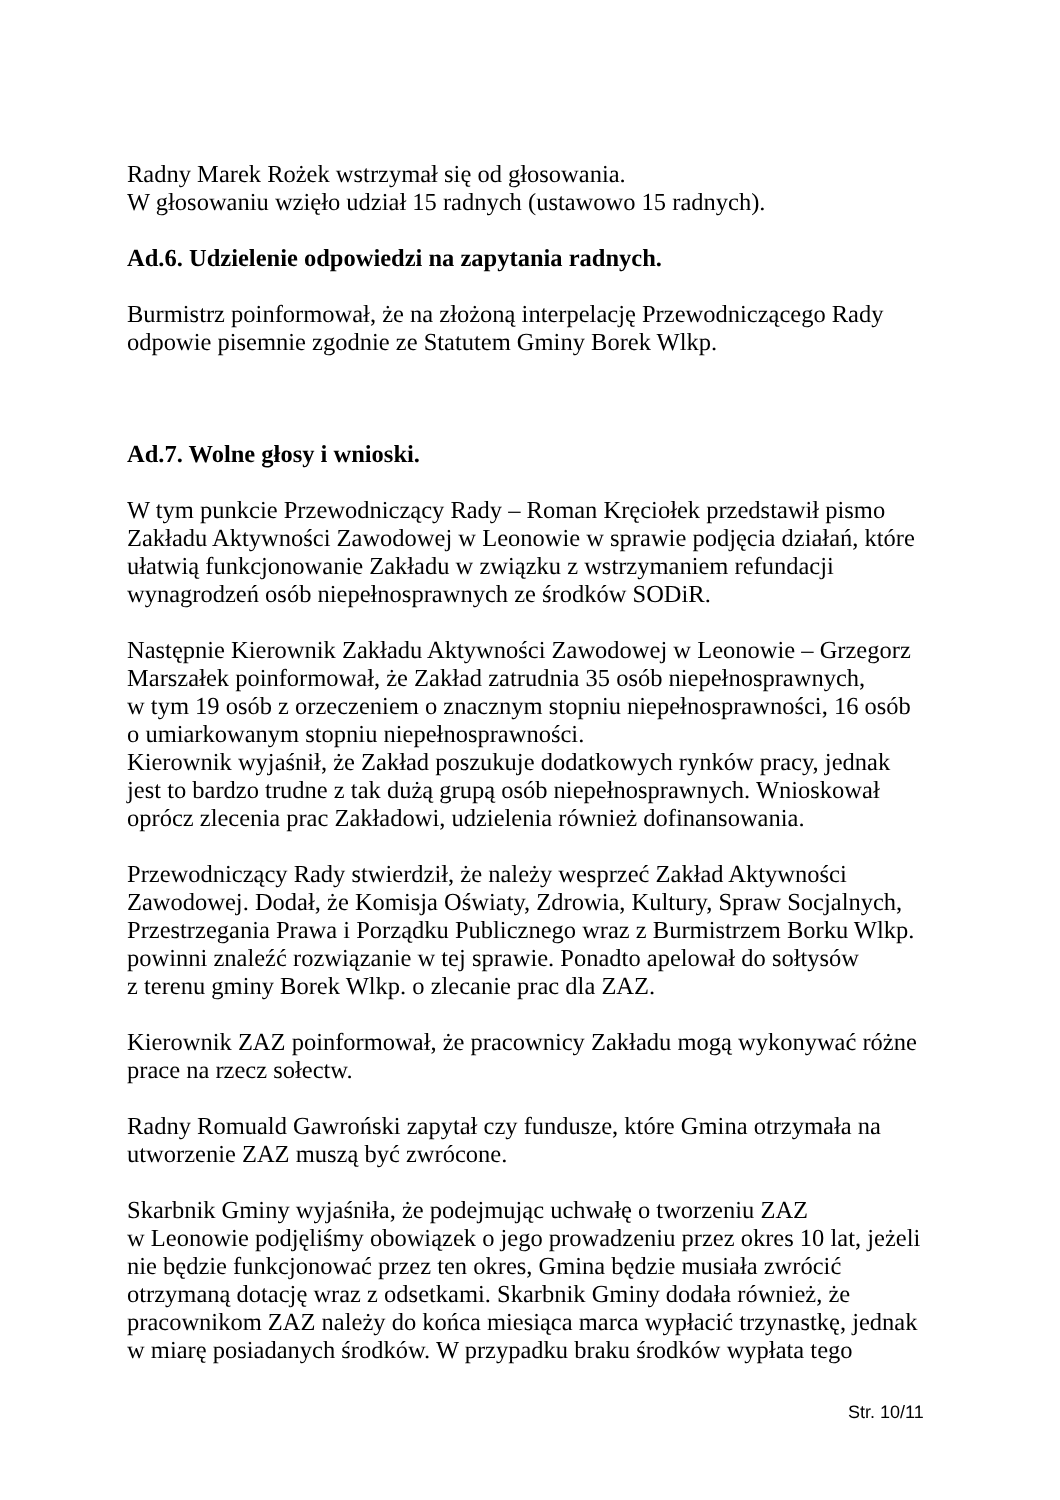Radny Marek Rożek wstrzymał się od głosowania.
W głosowaniu wzięło udział 15 radnych (ustawowo 15 radnych).
Ad.6. Udzielenie odpowiedzi na zapytania radnych.
Burmistrz poinformował, że na złożoną interpelację Przewodniczącego Rady
odpowie pisemnie zgodnie ze Statutem Gminy Borek Wlkp.
Ad.7. Wolne głosy i wnioski.
W tym punkcie Przewodniczący Rady – Roman Kręciołek przedstawił pismo
Zakładu Aktywności Zawodowej w Leonowie w sprawie podjęcia działań, które
ułatwią funkcjonowanie Zakładu w związku z wstrzymaniem refundacji
wynagrodzeń osób niepełnosprawnych ze środków SODiR.
Następnie Kierownik Zakładu Aktywności Zawodowej w Leonowie – Grzegorz
Marszałek poinformował, że Zakład zatrudnia 35 osób niepełnosprawnych,
w tym 19 osób z orzeczeniem o znacznym stopniu niepełnosprawności, 16 osób
o umiarkowanym stopniu niepełnosprawności.
Kierownik wyjaśnił, że Zakład poszukuje dodatkowych rynków pracy, jednak
jest to bardzo trudne z tak dużą grupą osób niepełnosprawnych. Wnioskował
oprócz zlecenia prac Zakładowi, udzielenia również dofinansowania.
Przewodniczący Rady stwierdził, że należy wesprzeć Zakład Aktywności
Zawodowej. Dodał, że Komisja Oświaty, Zdrowia, Kultury, Spraw Socjalnych,
Przestrzegania Prawa i Porządku Publicznego wraz z Burmistrzem Borku Wlkp.
powinni znaleźć rozwiązanie w tej sprawie. Ponadto apelował do sołtysów
z terenu gminy Borek Wlkp. o zlecanie prac dla ZAZ.
Kierownik ZAZ poinformował, że pracownicy Zakładu mogą wykonywać różne
prace na rzecz sołectw.
Radny Romuald Gawroński zapytał czy fundusze, które Gmina otrzymała na
utworzenie ZAZ muszą być zwrócone.
Skarbnik Gminy wyjaśniła, że podejmując uchwałę o tworzeniu ZAZ
w Leonowie podjęliśmy obowiązek o jego prowadzeniu przez okres 10 lat, jeżeli
nie będzie funkcjonować przez ten okres, Gmina będzie musiała zwrócić
otrzymaną dotację wraz z odsetkami. Skarbnik Gminy dodała również, że
pracownikom ZAZ należy do końca miesiąca marca wypłacić trzynastkę, jednak
w miarę posiadanych środków. W przypadku braku środków wypłata tego
Str. 10/11